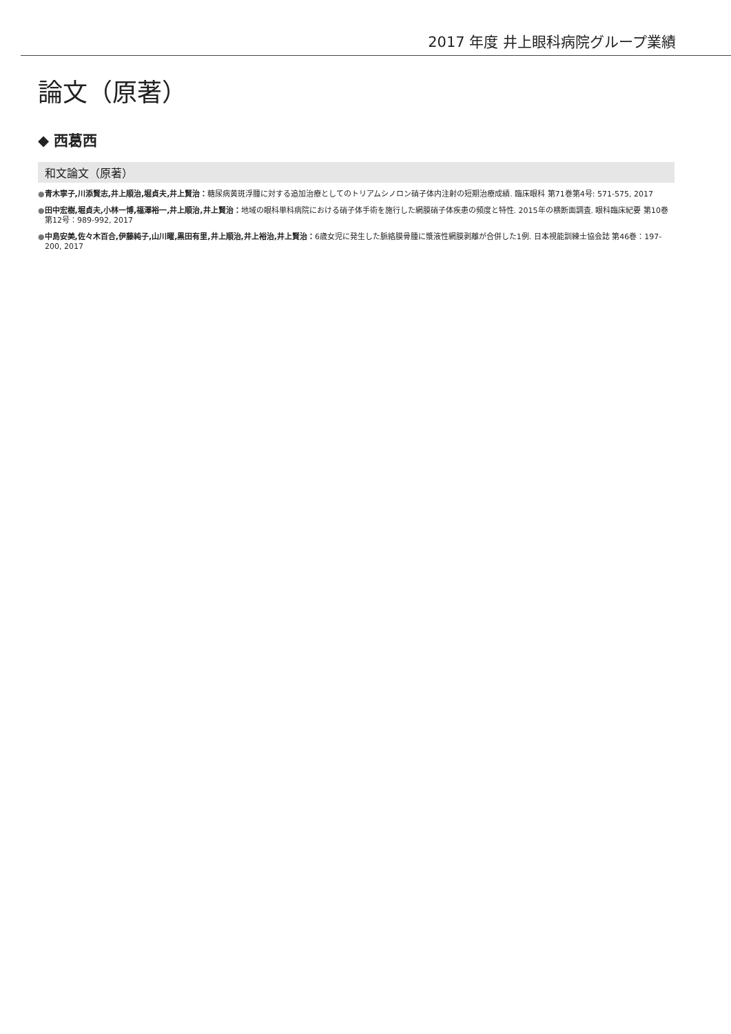2017 年度 井上眼科病院グループ業績
論文（原著）
◆ 西葛西
和文論文（原著）
●青木寧子,川添賢志,井上順治,堀貞夫,井上賢治：糖尿病黄斑浮腫に対する追加治療としてのトリアムシノロン硝子体内注射の短期治療成績. 臨床眼科 第71巻第4号: 571-575, 2017
●田中宏樹,堀貞夫,小林一博,福澤裕一,井上順治,井上賢治：地域の眼科単科病院における硝子体手術を施行した網膜硝子体疾患の頻度と特性. 2015年の横断面調査. 眼科臨床紀要 第10巻第12号：989-992, 2017
●中島安美,佐々木百合,伊藤純子,山川曜,黒田有里,井上順治,井上裕治,井上賢治：6歳女児に発生した脈絡膜骨腫に漿液性網膜剥離が合併した1例. 日本視能訓練士協会誌 第46巻：197-200, 2017